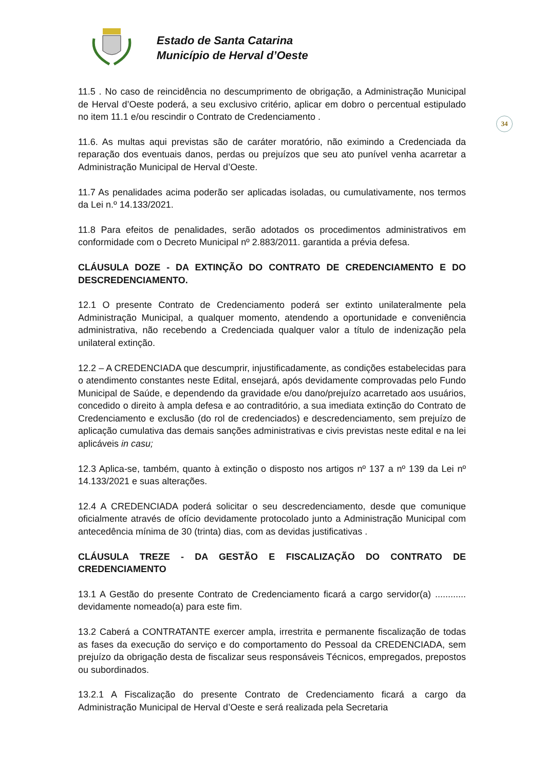Estado de Santa Catarina
Município de Herval d’Oeste
34
11.5 . No caso de reincidência no descumprimento de obrigação, a Administração Municipal de Herval d’Oeste poderá, a seu exclusivo critério, aplicar em dobro o percentual estipulado no item 11.1 e/ou rescindir o Contrato de Credenciamento .
11.6. As multas aqui previstas são de caráter moratório, não eximindo a Credenciada da reparação dos eventuais danos, perdas ou prejuízos que seu ato punível venha acarretar a Administração Municipal de Herval d’Oeste.
11.7 As penalidades acima poderão ser aplicadas isoladas, ou cumulativamente, nos termos da Lei n.º 14.133/2021.
11.8 Para efeitos de penalidades, serão adotados os procedimentos administrativos em conformidade com o Decreto Municipal nº 2.883/2011. garantida a prévia defesa.
CLÁUSULA DOZE - DA EXTINÇÃO DO CONTRATO DE CREDENCIAMENTO E DO DESCREDENCIAMENTO.
12.1 O presente Contrato de Credenciamento poderá ser extinto unilateralmente pela Administração Municipal, a qualquer momento, atendendo a oportunidade e conveniência administrativa, não recebendo a Credenciada qualquer valor a título de indenização pela unilateral extinção.
12.2 – A CREDENCIADA que descumprir, injustificadamente, as condições estabelecidas para o atendimento constantes neste Edital, ensejará, após devidamente comprovadas pelo Fundo Municipal de Saúde, e dependendo da gravidade e/ou dano/prejuízo acarretado aos usuários, concedido o direito à ampla defesa e ao contraditório, a sua imediata extinção do Contrato de Credenciamento e exclusão (do rol de credenciados) e descredenciamento, sem prejuízo de aplicação cumulativa das demais sanções administrativas e civis previstas neste edital e na lei aplicáveis in casu;
12.3 Aplica-se, também, quanto à extinção o disposto nos artigos nº 137 a nº 139 da Lei nº 14.133/2021 e suas alterações.
12.4 A CREDENCIADA poderá solicitar o seu descredenciamento, desde que comunique oficialmente através de ofício devidamente protocolado junto a Administração Municipal com antecedência mínima de 30 (trinta) dias, com as devidas justificativas .
CLÁUSULA TREZE - DA GESTÃO E FISCALIZAÇÃO DO CONTRATO DE CREDENCIAMENTO
13.1 A Gestão do presente Contrato de Credenciamento ficará a cargo servidor(a) ............ devidamente nomeado(a) para este fim.
13.2 Caberá a CONTRATANTE exercer ampla, irrestrita e permanente fiscalização de todas as fases da execução do serviço e do comportamento do Pessoal da CREDENCIADA, sem prejuízo da obrigação desta de fiscalizar seus responsáveis Técnicos, empregados, prepostos ou subordinados.
13.2.1 A Fiscalização do presente Contrato de Credenciamento ficará a cargo da Administração Municipal de Herval d’Oeste e será realizada pela Secretaria